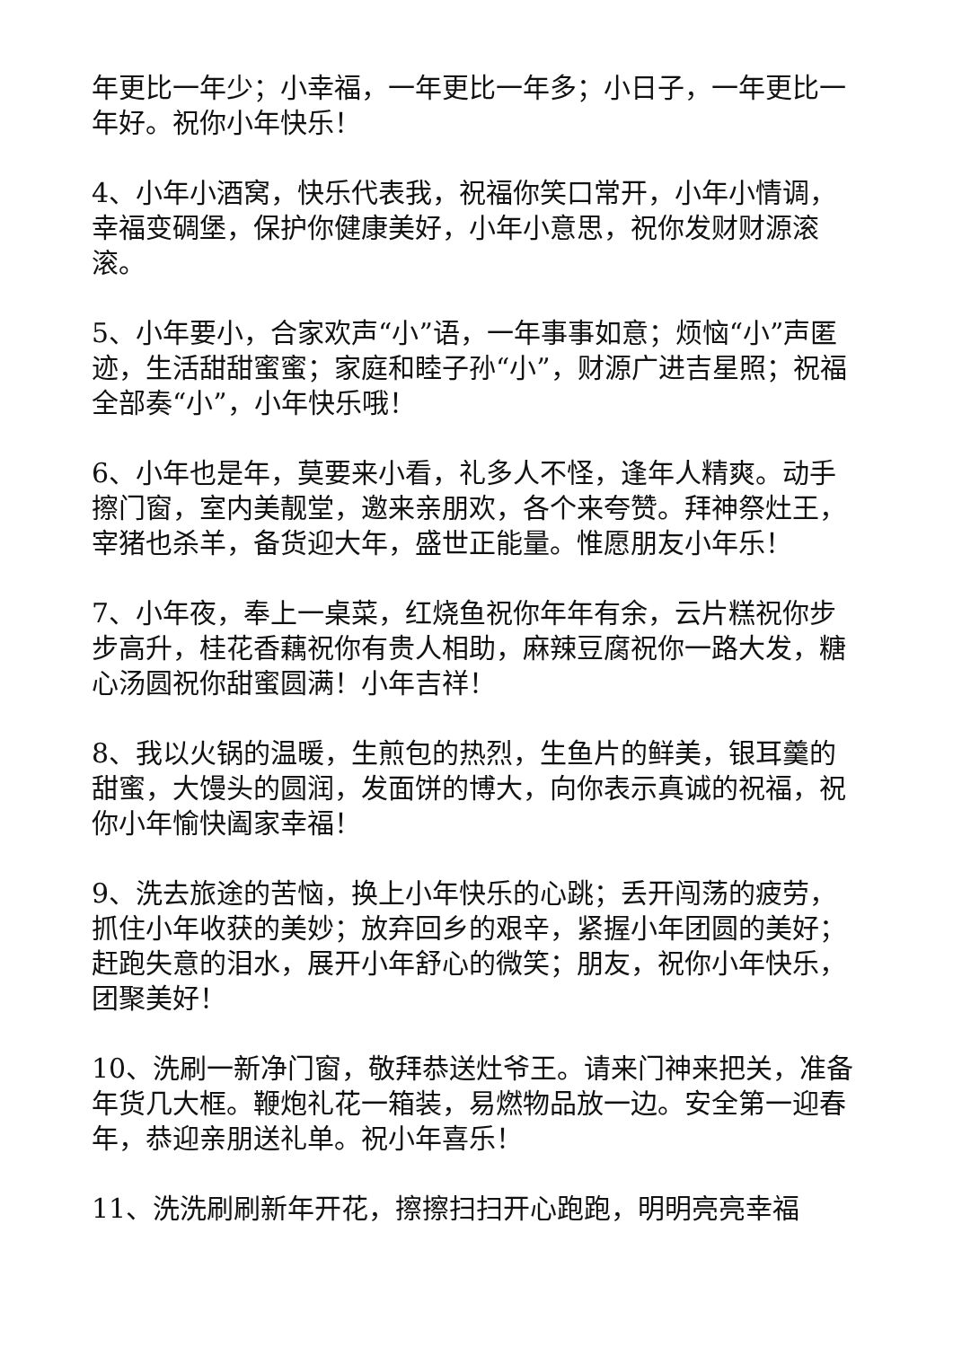年更比一年少；小幸福，一年更比一年多；小日子，一年更比一年好。祝你小年快乐！
4、小年小酒窝，快乐代表我，祝福你笑口常开，小年小情调，幸福变碉堡，保护你健康美好，小年小意思，祝你发财财源滚滚。
5、小年要小，合家欢声“小”语，一年事事如意；烦恼“小”声匿迹，生活甜甜蜜蜜；家庭和睦子孙“小”，财源广进吉星照；祝福全部奏“小”，小年快乐哦！
6、小年也是年，莫要来小看，礼多人不怪，逢年人精爽。动手擦门窗，室内美靓堂，邀来亲朋欢，各个来夸赞。拜神祭灶王，宰猪也杀羊，备货迎大年，盛世正能量。惟愿朋友小年乐！
7、小年夜，奉上一桌菜，红烧鱼祝你年年有余，云片糕祝你步步高升，桂花香藕祝你有贵人相助，麻辣豆腐祝你一路大发，糖心汤圆祝你甜蜜圆满！小年吉祥！
8、我以火锅的温暖，生煎包的热烈，生鱼片的鲜美，银耳羹的甜蜜，大馒头的圆润，发面饼的博大，向你表示真诚的祝福，祝你小年愉快阖家幸福！
9、洗去旅途的苦恼，换上小年快乐的心跳；丢开闯荡的疲劳，抓住小年收获的美妙；放弃回乡的艰辛，紧握小年团圆的美好；赶跑失意的泪水，展开小年舒心的微笑；朋友，祝你小年快乐，团聚美好！
10、洗刷一新净门窗，敬拜恭送灶爷王。请来门神来把关，准备年货几大框。鞭炮礼花一箱装，易燃物品放一边。安全第一迎春年，恭迎亲朋送礼单。祝小年喜乐！
11、洗洗刷刷新年开花，擦擦扫扫开心跑跑，明明亮亮幸福